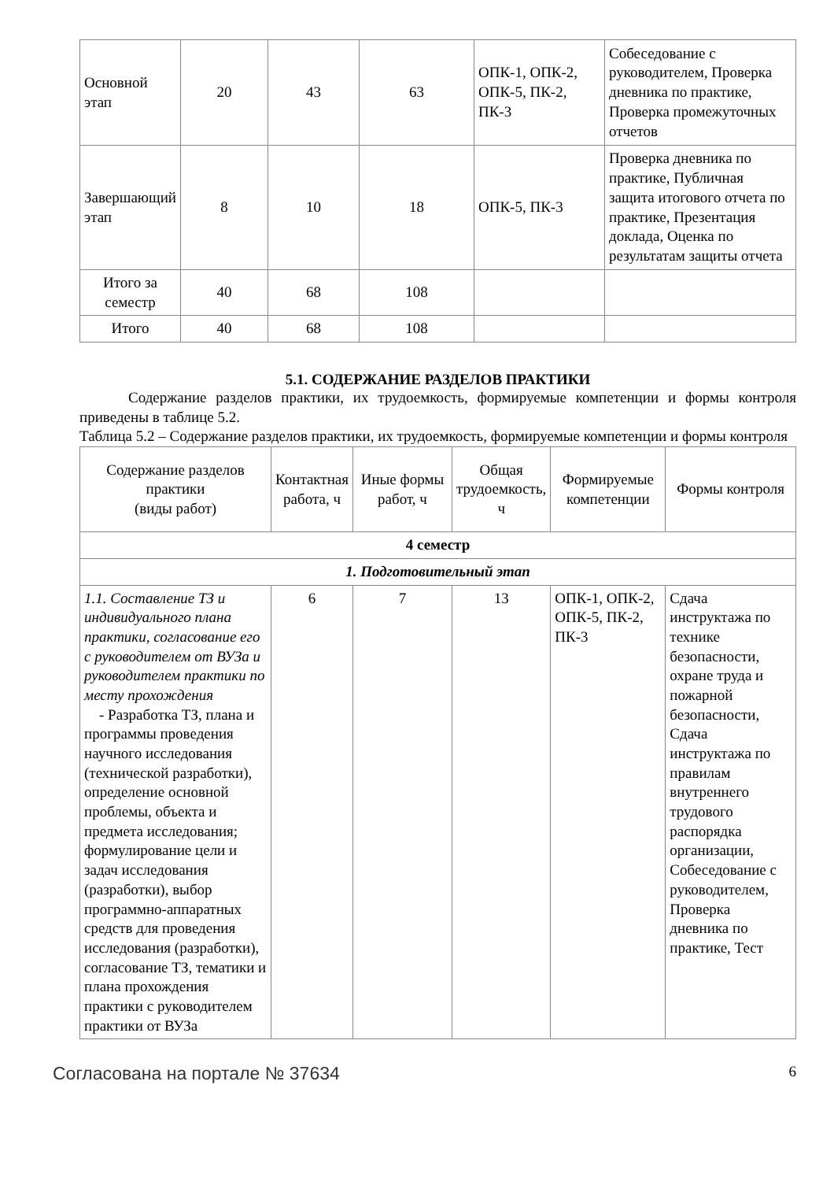| Основной этап | 20 | 43 | 63 | ОПК-1, ОПК-2, ОПК-5, ПК-2, ПК-3 | Собеседование с руководителем, Проверка дневника по практике, Проверка промежуточных отчетов |
| Завершающий этап | 8 | 10 | 18 | ОПК-5, ПК-3 | Проверка дневника по практике, Публичная защита итогового отчета по практике, Презентация доклада, Оценка по результатам защиты отчета |
| Итого за семестр | 40 | 68 | 108 | | |
| Итого | 40 | 68 | 108 | | |
5.1. СОДЕРЖАНИЕ РАЗДЕЛОВ ПРАКТИКИ
Содержание разделов практики, их трудоемкость, формируемые компетенции и формы контроля приведены в таблице 5.2.
Таблица 5.2 – Содержание разделов практики, их трудоемкость, формируемые компетенции и формы контроля
| Содержание разделов практики (виды работ) | Контактная работа, ч | Иные формы работ, ч | Общая трудоемкость, ч | Формируемые компетенции | Формы контроля |
| --- | --- | --- | --- | --- | --- |
| 4 семестр | | | | | |
| 1. Подготовительный этап | | | | | |
| 1.1. Составление ТЗ и индивидуального плана практики, согласование его с руководителем от ВУЗа и руководителем практики по месту прохождения - Разработка ТЗ, плана и программы проведения научного исследования (технической разработки), определение основной проблемы, объекта и предмета исследования; формулирование цели и задач исследования (разработки), выбор программно-аппаратных средств для проведения исследования (разработки), согласование ТЗ, тематики и плана прохождения практики с руководителем практики от ВУЗа | 6 | 7 | 13 | ОПК-1, ОПК-2, ОПК-5, ПК-2, ПК-3 | Сдача инструктажа по технике безопасности, охране труда и пожарной безопасности, Сдача инструктажа по правилам внутреннего трудового распорядка организации, Собеседование с руководителем, Проверка дневника по практике, Тест |
Согласована на портале № 37634 6